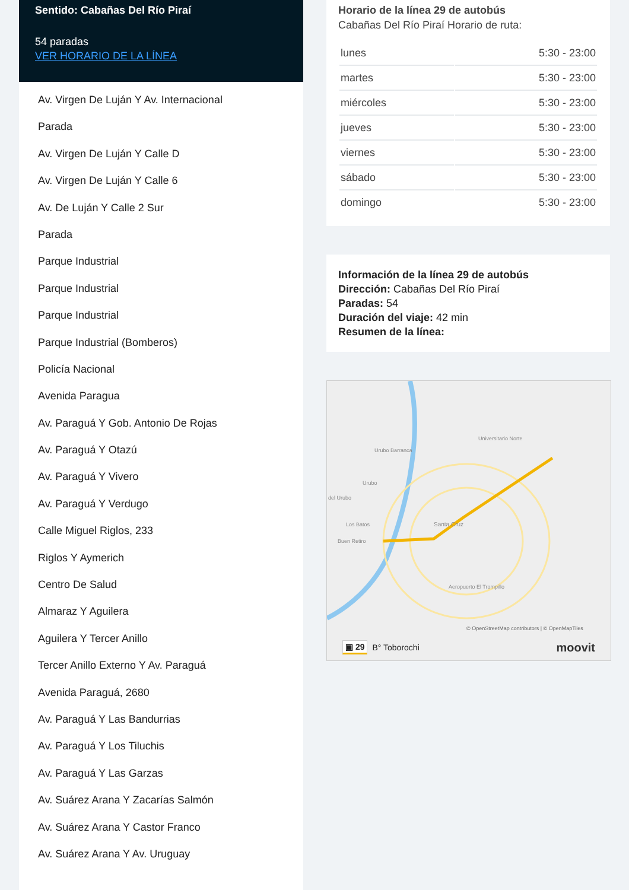Sentido: Cabañas Del Río Piraí
54 paradas
VER HORARIO DE LA LÍNEA
Av. Virgen De Luján Y Av. Internacional
Parada
Av. Virgen De Luján Y Calle D
Av. Virgen De Luján Y Calle 6
Av. De Luján Y Calle 2 Sur
Parada
Parque Industrial
Parque Industrial
Parque Industrial
Parque Industrial (Bomberos)
Policía Nacional
Avenida Paragua
Av. Paraguá Y Gob. Antonio De Rojas
Av. Paraguá Y Otazú
Av. Paraguá Y Vivero
Av. Paraguá Y Verdugo
Calle Miguel Riglos, 233
Riglos Y Aymerich
Centro De Salud
Almaraz Y Aguilera
Aguilera Y Tercer Anillo
Tercer Anillo Externo Y Av. Paraguá
Avenida Paraguá, 2680
Av. Paraguá Y Las Bandurrias
Av. Paraguá Y Los Tiluchis
Av. Paraguá Y Las Garzas
Av. Suárez Arana Y Zacarías Salmón
Av. Suárez Arana Y Castor Franco
Av. Suárez Arana Y Av. Uruguay
Horario de la línea 29 de autobús
Cabañas Del Río Piraí Horario de ruta:
| lunes | 5:30 - 23:00 |
| martes | 5:30 - 23:00 |
| miércoles | 5:30 - 23:00 |
| jueves | 5:30 - 23:00 |
| viernes | 5:30 - 23:00 |
| sábado | 5:30 - 23:00 |
| domingo | 5:30 - 23:00 |
Información de la línea 29 de autobús
Dirección: Cabañas Del Río Piraí
Paradas: 54
Duración del viaje: 42 min
Resumen de la línea:
Urubo Barranca
Universitario Norte
Urubo
del Urubo
Los Batos
Buen Retiro
Santa Cruz
Aeropuerto El Trompillo
© OpenStreetMap contributors | © OpenMapTiles
▣ 29 B° Toborochi moovit